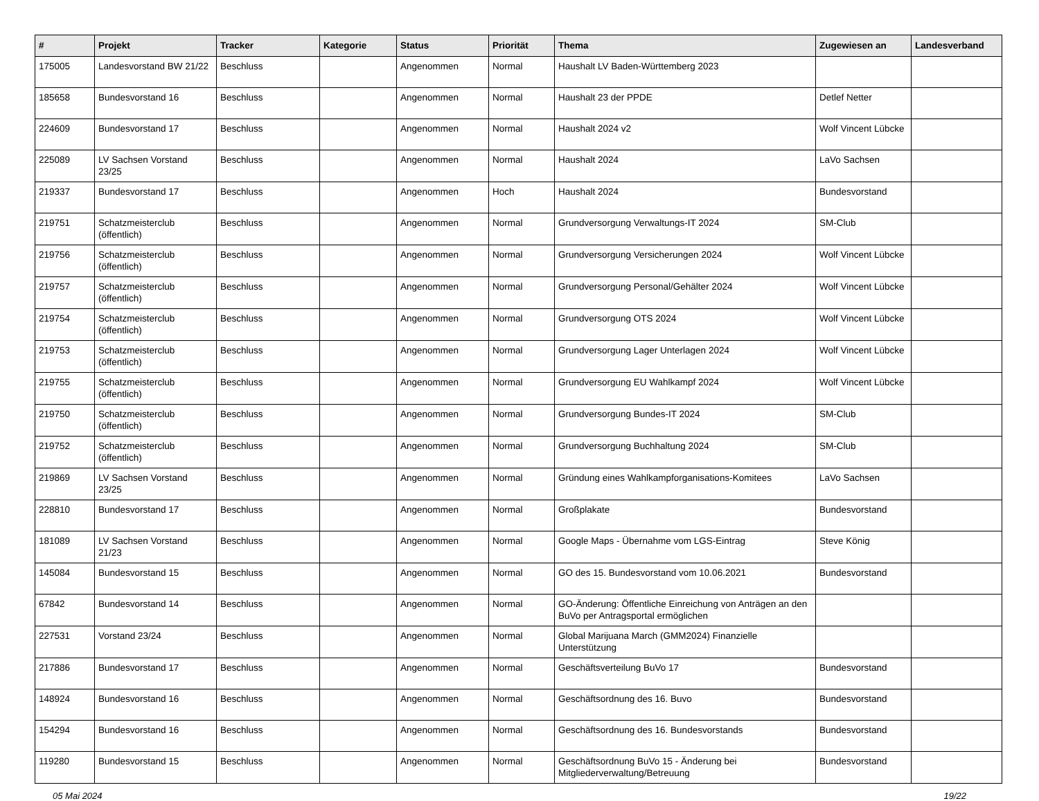| # | Projekt | Tracker | Kategorie | Status | Priorität | Thema | Zugewiesen an | Landesverband |
| --- | --- | --- | --- | --- | --- | --- | --- | --- |
| 175005 | Landesvorstand BW 21/22 | Beschluss | | Angenommen | Normal | Haushalt LV Baden-Württemberg 2023 | | |
| 185658 | Bundesvorstand 16 | Beschluss | | Angenommen | Normal | Haushalt 23 der PPDE | Detlef Netter | |
| 224609 | Bundesvorstand 17 | Beschluss | | Angenommen | Normal | Haushalt 2024 v2 | Wolf Vincent Lübcke | |
| 225089 | LV Sachsen Vorstand 23/25 | Beschluss | | Angenommen | Normal | Haushalt 2024 | LaVo Sachsen | |
| 219337 | Bundesvorstand 17 | Beschluss | | Angenommen | Hoch | Haushalt 2024 | Bundesvorstand | |
| 219751 | Schatzmeisterclub (öffentlich) | Beschluss | | Angenommen | Normal | Grundversorgung Verwaltungs-IT 2024 | SM-Club | |
| 219756 | Schatzmeisterclub (öffentlich) | Beschluss | | Angenommen | Normal | Grundversorgung Versicherungen 2024 | Wolf Vincent Lübcke | |
| 219757 | Schatzmeisterclub (öffentlich) | Beschluss | | Angenommen | Normal | Grundversorgung Personal/Gehälter 2024 | Wolf Vincent Lübcke | |
| 219754 | Schatzmeisterclub (öffentlich) | Beschluss | | Angenommen | Normal | Grundversorgung OTS 2024 | Wolf Vincent Lübcke | |
| 219753 | Schatzmeisterclub (öffentlich) | Beschluss | | Angenommen | Normal | Grundversorgung Lager Unterlagen 2024 | Wolf Vincent Lübcke | |
| 219755 | Schatzmeisterclub (öffentlich) | Beschluss | | Angenommen | Normal | Grundversorgung EU Wahlkampf 2024 | Wolf Vincent Lübcke | |
| 219750 | Schatzmeisterclub (öffentlich) | Beschluss | | Angenommen | Normal | Grundversorgung Bundes-IT 2024 | SM-Club | |
| 219752 | Schatzmeisterclub (öffentlich) | Beschluss | | Angenommen | Normal | Grundversorgung Buchhaltung 2024 | SM-Club | |
| 219869 | LV Sachsen Vorstand 23/25 | Beschluss | | Angenommen | Normal | Gründung eines Wahlkampforganisations-Komitees | LaVo Sachsen | |
| 228810 | Bundesvorstand 17 | Beschluss | | Angenommen | Normal | Großplakate | Bundesvorstand | |
| 181089 | LV Sachsen Vorstand 21/23 | Beschluss | | Angenommen | Normal | Google Maps - Übernahme vom LGS-Eintrag | Steve König | |
| 145084 | Bundesvorstand 15 | Beschluss | | Angenommen | Normal | GO des 15. Bundesvorstand vom 10.06.2021 | Bundesvorstand | |
| 67842 | Bundesvorstand 14 | Beschluss | | Angenommen | Normal | GO-Änderung: Öffentliche Einreichung von Anträgen an den BuVo per Antragsportal ermöglichen | | |
| 227531 | Vorstand 23/24 | Beschluss | | Angenommen | Normal | Global Marijuana March (GMM2024) Finanzielle Unterstützung | | |
| 217886 | Bundesvorstand 17 | Beschluss | | Angenommen | Normal | Geschäftsverteilung BuVo 17 | Bundesvorstand | |
| 148924 | Bundesvorstand 16 | Beschluss | | Angenommen | Normal | Geschäftsordnung des 16. Buvo | Bundesvorstand | |
| 154294 | Bundesvorstand 16 | Beschluss | | Angenommen | Normal | Geschäftsordnung des 16. Bundesvorstands | Bundesvorstand | |
| 119280 | Bundesvorstand 15 | Beschluss | | Angenommen | Normal | Geschäftsordnung BuVo 15 - Änderung bei Mitgliederverwaltung/Betreuung | Bundesvorstand | |
05 Mai 2024 19/22